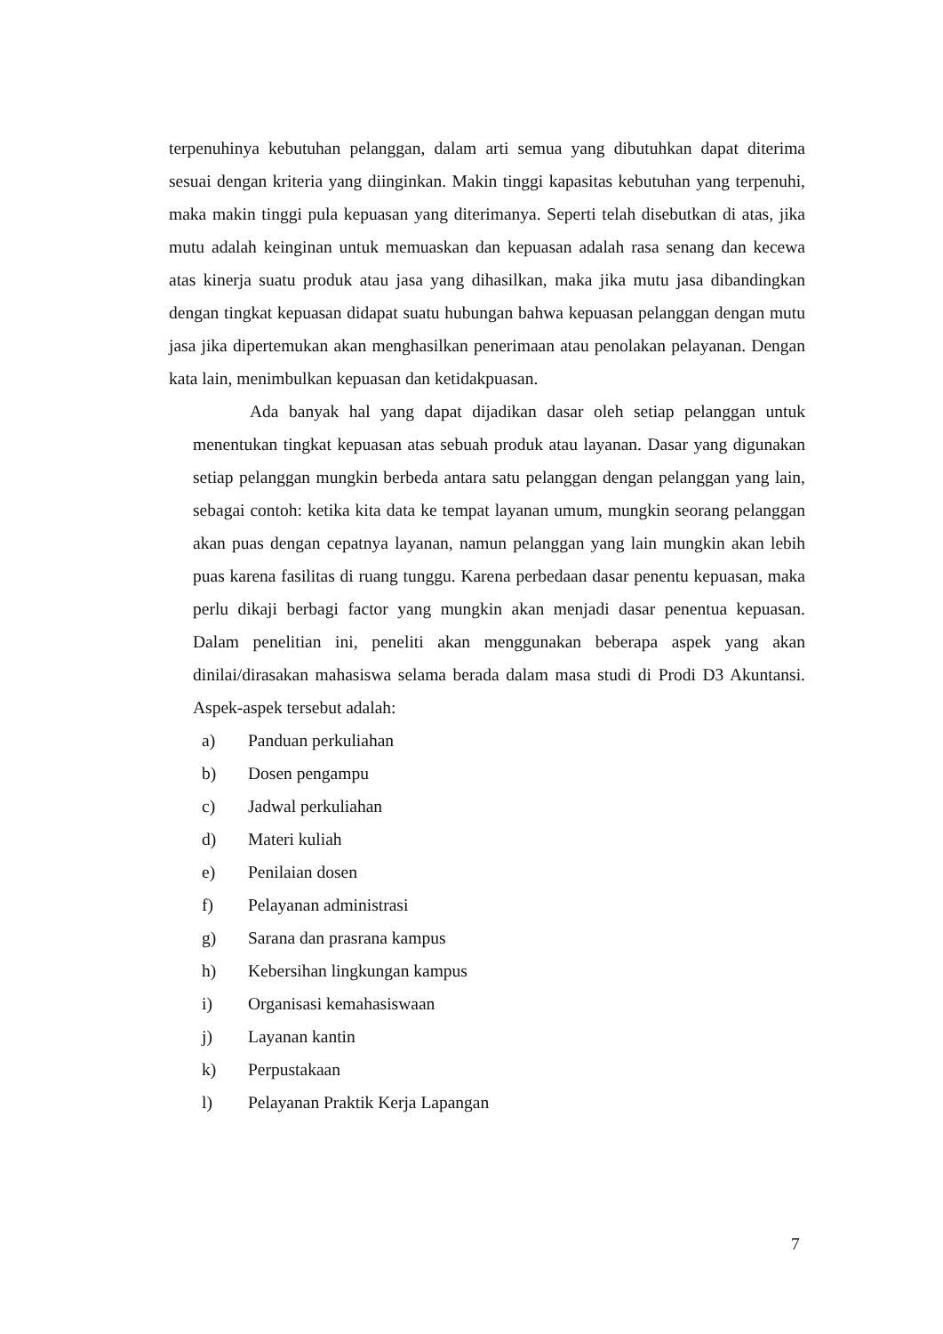terpenuhinya kebutuhan pelanggan, dalam arti semua yang dibutuhkan dapat diterima sesuai dengan kriteria yang diinginkan. Makin tinggi kapasitas kebutuhan yang terpenuhi, maka makin tinggi pula kepuasan yang diterimanya. Seperti telah disebutkan di atas, jika mutu adalah keinginan untuk memuaskan dan kepuasan adalah rasa senang dan kecewa atas kinerja suatu produk atau jasa yang dihasilkan, maka jika mutu jasa dibandingkan dengan tingkat kepuasan didapat suatu hubungan bahwa kepuasan pelanggan dengan mutu jasa jika dipertemukan akan menghasilkan penerimaan atau penolakan pelayanan. Dengan kata lain, menimbulkan kepuasan dan ketidakpuasan.
Ada banyak hal yang dapat dijadikan dasar oleh setiap pelanggan untuk menentukan tingkat kepuasan atas sebuah produk atau layanan. Dasar yang digunakan setiap pelanggan mungkin berbeda antara satu pelanggan dengan pelanggan yang lain, sebagai contoh: ketika kita data ke tempat layanan umum, mungkin seorang pelanggan akan puas dengan cepatnya layanan, namun pelanggan yang lain mungkin akan lebih puas karena fasilitas di ruang tunggu. Karena perbedaan dasar penentu kepuasan, maka perlu dikaji berbagi factor yang mungkin akan menjadi dasar penentua kepuasan. Dalam penelitian ini, peneliti akan menggunakan beberapa aspek yang akan dinilai/dirasakan mahasiswa selama berada dalam masa studi di Prodi D3 Akuntansi. Aspek-aspek tersebut adalah:
a) Panduan perkuliahan
b) Dosen pengampu
c) Jadwal perkuliahan
d) Materi kuliah
e) Penilaian dosen
f) Pelayanan administrasi
g) Sarana dan prasrana kampus
h) Kebersihan lingkungan kampus
i) Organisasi kemahasiswaan
j) Layanan kantin
k) Perpustakaan
l) Pelayanan Praktik Kerja Lapangan
7